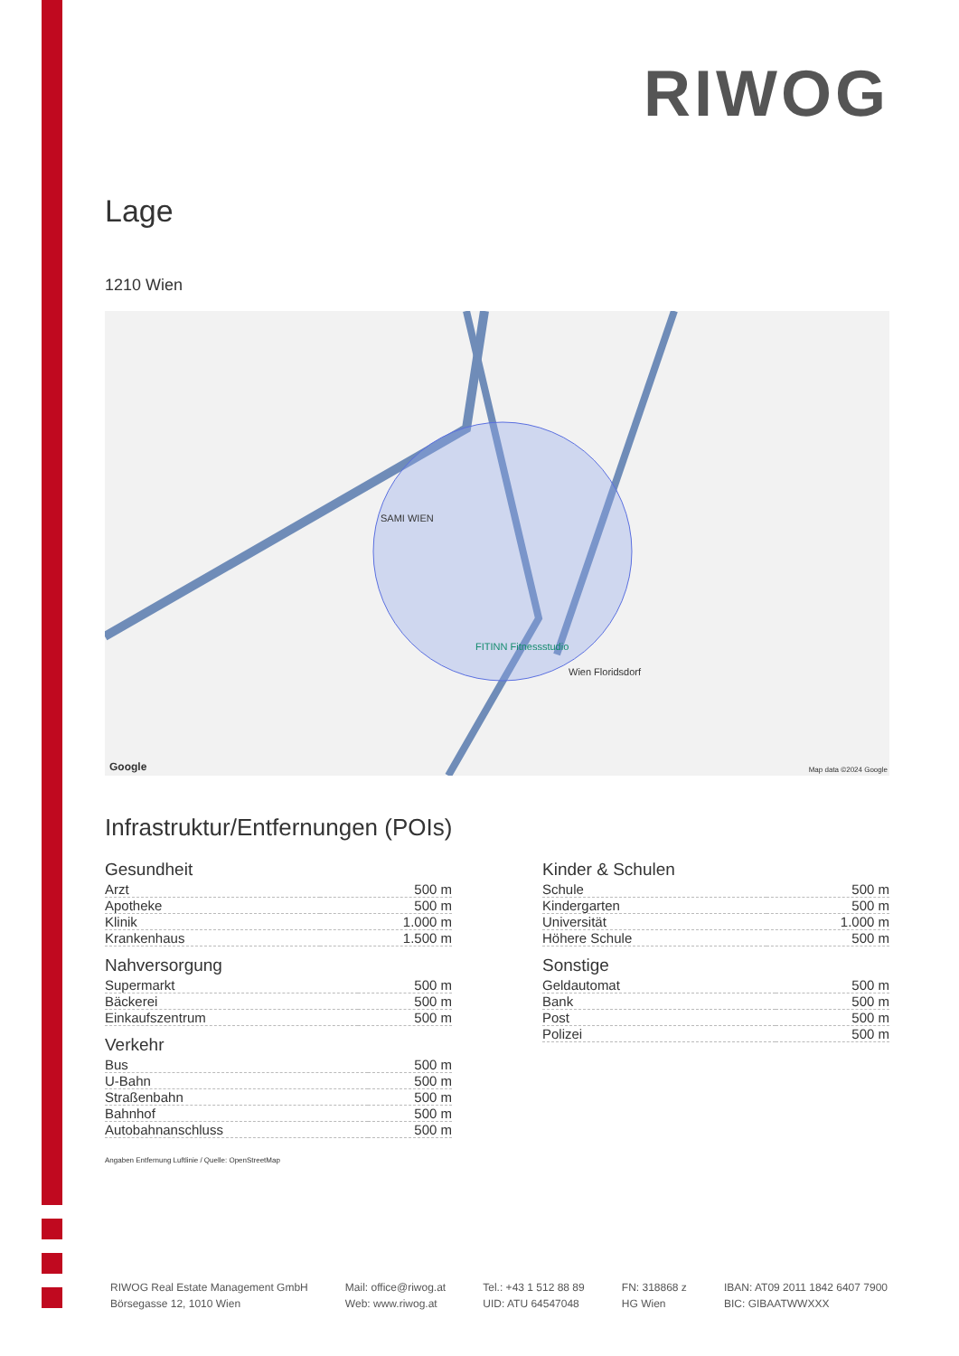RIWOG
Lage
1210 Wien
SAMI WIEN
FITINN Fitnessstudio
Wien Floridsdorf
Google Map data ©2024 Google
Infrastruktur/Entfernungen (POIs)
Gesundheit
| Arzt | 500 m |
| Apotheke | 500 m |
| Klinik | 1.000 m |
| Krankenhaus | 1.500 m |
Nahversorgung
| Supermarkt | 500 m |
| Bäckerei | 500 m |
| Einkaufszentrum | 500 m |
Verkehr
| Bus | 500 m |
| U-Bahn | 500 m |
| Straßenbahn | 500 m |
| Bahnhof | 500 m |
| Autobahnanschluss | 500 m |
Kinder & Schulen
| Schule | 500 m |
| Kindergarten | 500 m |
| Universität | 1.000 m |
| Höhere Schule | 500 m |
Sonstige
| Geldautomat | 500 m |
| Bank | 500 m |
| Post | 500 m |
| Polizei | 500 m |
Angaben Entfernung Luftlinie / Quelle: OpenStreetMap
RIWOG Real Estate Management GmbH
Börsegasse 12, 1010 Wien
Mail: office@riwog.at
Web: www.riwog.at
Tel.: +43 1 512 88 89
UID: ATU 64547048
FN: 318868 z
HG Wien
IBAN: AT09 2011 1842 6407 7900
BIC: GIBAATWWXXX